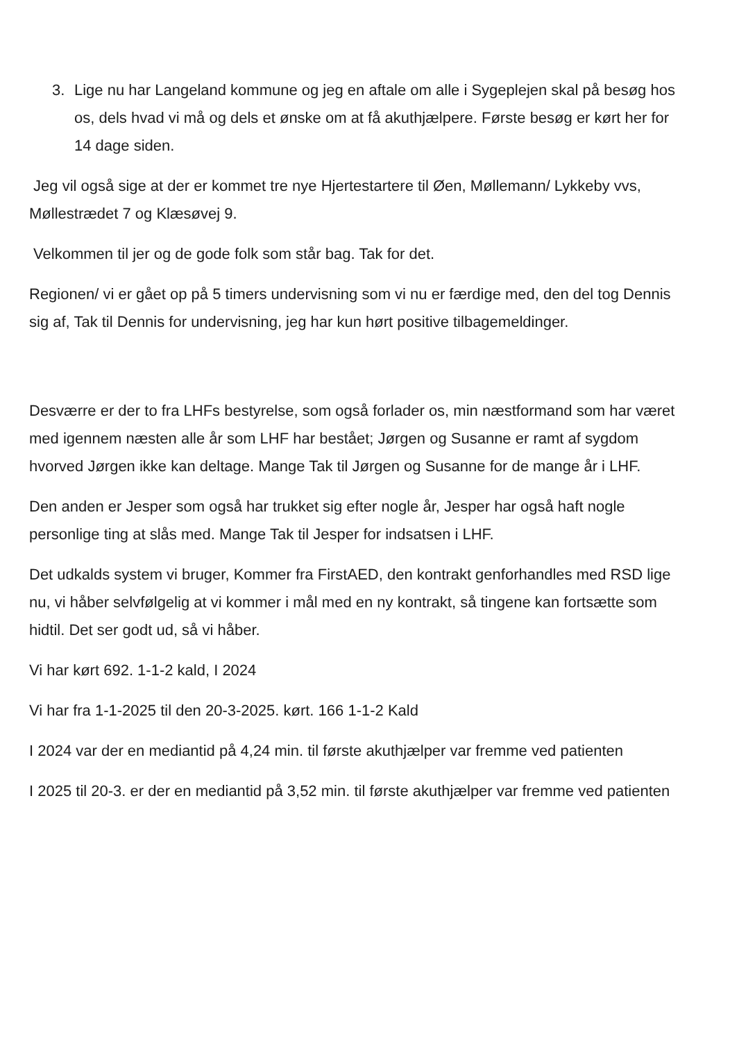3. Lige nu har Langeland kommune og jeg en aftale om alle i Sygeplejen skal på besøg hos os, dels hvad vi må og dels et ønske om at få akuthjælpere. Første besøg er kørt her for 14 dage siden.
Jeg vil også sige at der er kommet tre nye Hjertestartere til Øen, Møllemann/ Lykkeby vvs, Møllestrædet 7 og Klæsøvej 9.
Velkommen til jer og de gode folk som står bag. Tak for det.
Regionen/ vi er gået op på 5 timers undervisning som vi nu er færdige med, den del tog Dennis sig af, Tak til Dennis for undervisning, jeg har kun hørt positive tilbagemeldinger.
Desværre er der to fra LHFs bestyrelse, som også forlader os, min næstformand som har været med igennem næsten alle år som LHF har bestået; Jørgen og Susanne er ramt af sygdom hvorved Jørgen ikke kan deltage. Mange Tak til Jørgen og Susanne for de mange år i LHF.
Den anden er Jesper som også har trukket sig efter nogle år, Jesper har også haft nogle personlige ting at slås med. Mange Tak til Jesper for indsatsen i LHF.
Det udkalds system vi bruger, Kommer fra FirstAED, den kontrakt genforhandles med RSD lige nu, vi håber selvfølgelig at vi kommer i mål med en ny kontrakt, så tingene kan fortsætte som hidtil. Det ser godt ud, så vi håber.
Vi har kørt 692. 1-1-2 kald, I 2024
Vi har fra 1-1-2025 til den 20-3-2025. kørt. 166 1-1-2 Kald
I 2024 var der en mediantid på 4,24 min. til første akuthjælper var fremme ved patienten
I 2025 til 20-3. er der en mediantid på 3,52 min. til første akuthjælper var fremme ved patienten